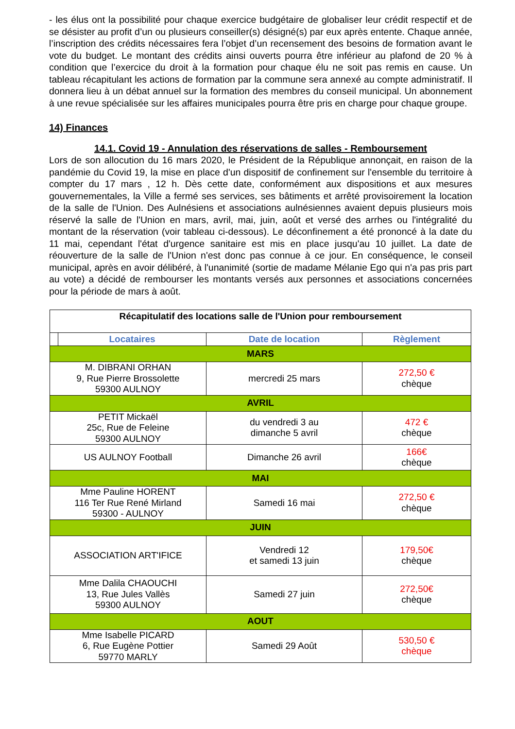- les élus ont la possibilité pour chaque exercice budgétaire de globaliser leur crédit respectif et de se désister au profit d’un ou plusieurs conseiller(s) désigné(s) par eux après entente. Chaque année, l’inscription des crédits nécessaires fera l’objet d’un recensement des besoins de formation avant le vote du budget. Le montant des crédits ainsi ouverts pourra être inférieur au plafond de 20 % à condition que l’exercice du droit à la formation pour chaque élu ne soit pas remis en cause. Un tableau récapitulant les actions de formation par la commune sera annexé au compte administratif. Il donnera lieu à un débat annuel sur la formation des membres du conseil municipal. Un abonnement à une revue spécialisée sur les affaires municipales pourra être pris en charge pour chaque groupe.
14) Finances
14.1. Covid 19 - Annulation des réservations de salles - Remboursement
Lors de son allocution du 16 mars 2020, le Président de la République annonçait, en raison de la pandémie du Covid 19, la mise en place d'un dispositif de confinement sur l'ensemble du territoire à compter du 17 mars , 12 h. Dès cette date, conformément aux dispositions et aux mesures gouvernementales, la Ville a fermé ses services, ses bâtiments et arrêté provisoirement la location de la salle de l'Union. Des Aulnésiens et associations aulnésiennes avaient depuis plusieurs mois réservé la salle de l'Union en mars, avril, mai, juin, août et versé des arrhes ou l'intégralité du montant de la réservation (voir tableau ci-dessous). Le déconfinement a été prononcé à la date du 11 mai, cependant l'état d'urgence sanitaire est mis en place jusqu'au 10 juillet. La date de réouverture de la salle de l'Union n'est donc pas connue à ce jour. En conséquence, le conseil municipal, après en avoir délibéré, à l'unanimité (sortie de madame Mélanie Ego qui n'a pas pris part au vote) a décidé de rembourser les montants versés aux personnes et associations concernées pour la période de mars à août.
| Récapitulatif des locations salle de l'Union pour remboursement | | | |
| | Locataires | Date de location | Règlement |
| MARS | | | |
| M. DIBRANI ORHAN 9, Rue Pierre Brossolette 59300 AULNOY | | mercredi 25 mars | 272,50 € chèque |
| AVRIL | | | |
| PETIT Mickaël 25c, Rue de Feleine 59300 AULNOY | | du vendredi 3 au dimanche 5 avril | 472 € chèque |
| US AULNOY Football | | Dimanche 26 avril | 166€ chèque |
| MAI | | | |
| Mme Pauline HORENT 116 Ter Rue René Mirland 59300 - AULNOY | | Samedi 16 mai | 272,50 € chèque |
| JUIN | | | |
| ASSOCIATION ART'IFICE | | Vendredi 12 et samedi 13 juin | 179,50€ chèque |
| Mme Dalila CHAOUCHI 13, Rue Jules Vallès 59300 AULNOY | | Samedi 27 juin | 272,50€ chèque |
| AOUT | | | |
| Mme Isabelle PICARD 6, Rue Eugène Pottier 59770 MARLY | | Samedi 29 Août | 530,50 € chèque |